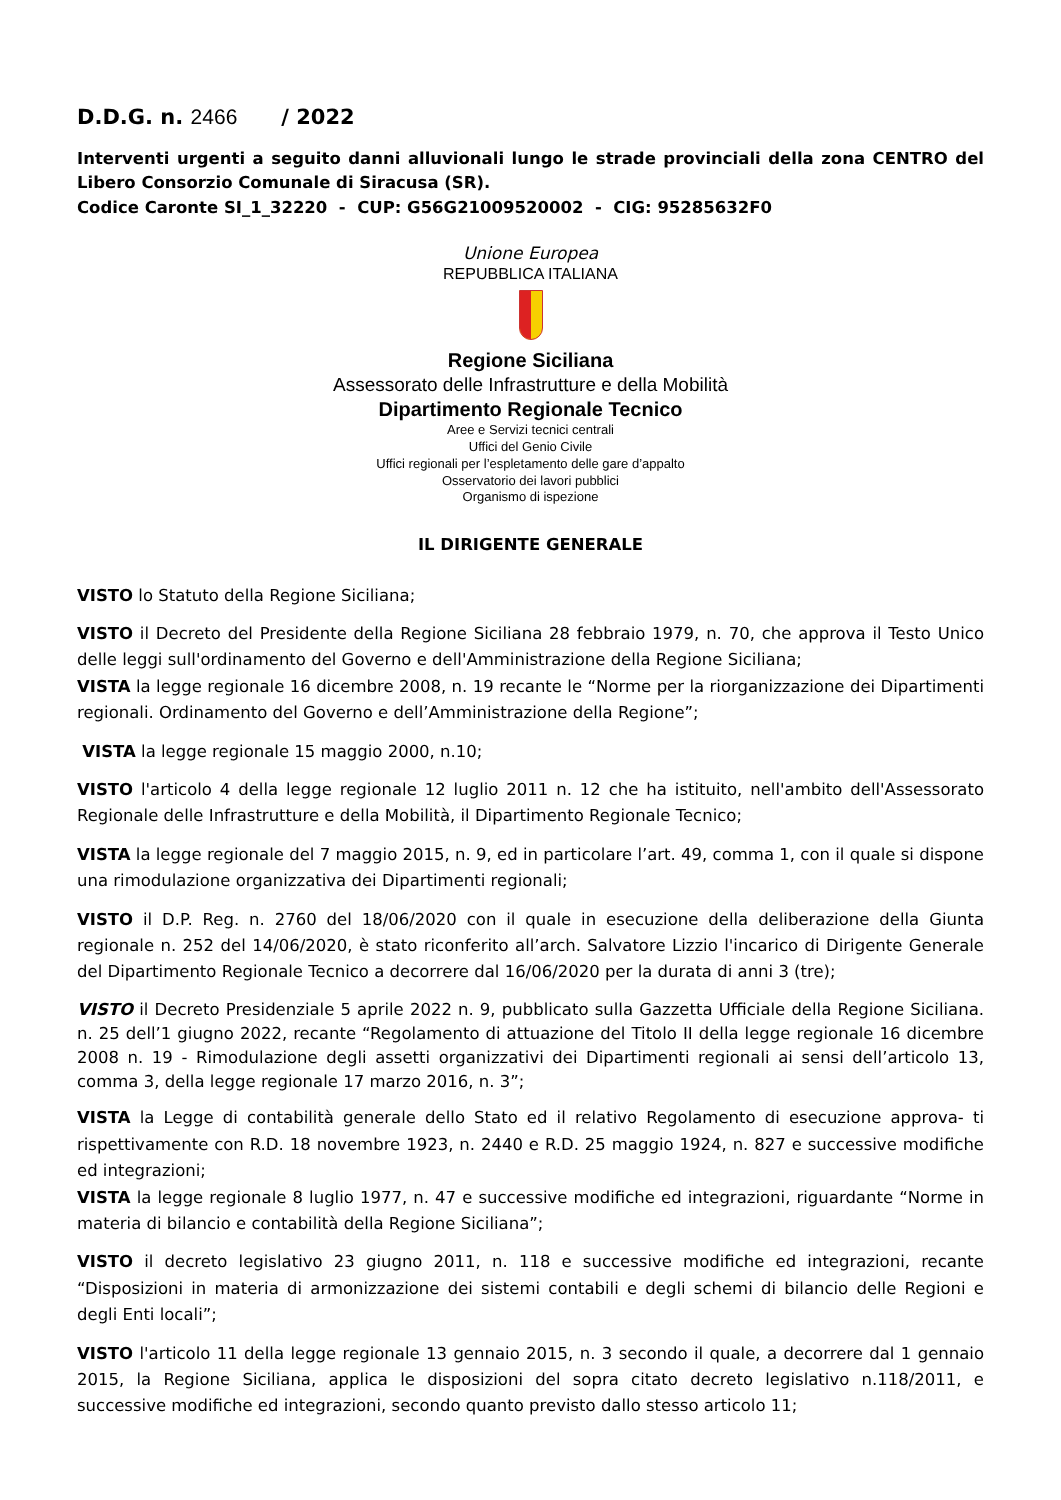D.D.G. n. 2466 / 2022
Interventi urgenti a seguito danni alluvionali lungo le strade provinciali della zona CENTRO del Libero Consorzio Comunale di Siracusa (SR).
Codice Caronte SI_1_32220 - CUP: G56G21009520002 - CIG: 95285632F0
Unione Europea
REPUBBLICA ITALIANA
Regione Siciliana
Assessorato delle Infrastrutture e della Mobilità
Dipartimento Regionale Tecnico
Aree e Servizi tecnici centrali
Uffici del Genio Civile
Uffici regionali per l’espletamento delle gare d’appalto
Osservatorio dei lavori pubblici
Organismo di ispezione
IL DIRIGENTE GENERALE
VISTO lo Statuto della Regione Siciliana;
VISTO il Decreto del Presidente della Regione Siciliana 28 febbraio 1979, n. 70, che approva il Testo Unico delle leggi sull'ordinamento del Governo e dell'Amministrazione della Regione Siciliana;
VISTA la legge regionale 16 dicembre 2008, n. 19 recante le “Norme per la riorganizzazione dei Dipartimenti regionali. Ordinamento del Governo e dell’Amministrazione della Regione”;
VISTA la legge regionale 15 maggio 2000, n.10;
VISTO l'articolo 4 della legge regionale 12 luglio 2011 n. 12 che ha istituito, nell'ambito dell'Assessorato Regionale delle Infrastrutture e della Mobilità, il Dipartimento Regionale Tecnico;
VISTA la legge regionale del 7 maggio 2015, n. 9, ed in particolare l’art. 49, comma 1, con il quale si dispone una rimodulazione organizzativa dei Dipartimenti regionali;
VISTO il D.P. Reg. n. 2760 del 18/06/2020 con il quale in esecuzione della deliberazione della Giunta regionale n. 252 del 14/06/2020, è stato riconferito all’arch. Salvatore Lizzio l'incarico di Dirigente Generale del Dipartimento Regionale Tecnico a decorrere dal 16/06/2020 per la durata di anni 3 (tre);
VISTO il Decreto Presidenziale 5 aprile 2022 n. 9, pubblicato sulla Gazzetta Ufficiale della Regione Siciliana. n. 25 dell’1 giugno 2022, recante “Regolamento di attuazione del Titolo II della legge regionale 16 dicembre 2008 n. 19 - Rimodulazione degli assetti organizzativi dei Dipartimenti regionali ai sensi dell’articolo 13, comma 3, della legge regionale 17 marzo 2016, n. 3”;
VISTA la Legge di contabilità generale dello Stato ed il relativo Regolamento di esecuzione approva- ti rispettivamente con R.D. 18 novembre 1923, n. 2440 e R.D. 25 maggio 1924, n. 827 e successive modifiche ed integrazioni;
VISTA la legge regionale 8 luglio 1977, n. 47 e successive modifiche ed integrazioni, riguardante “Norme in materia di bilancio e contabilità della Regione Siciliana”;
VISTO il decreto legislativo 23 giugno 2011, n. 118 e successive modifiche ed integrazioni, recante “Disposizioni in materia di armonizzazione dei sistemi contabili e degli schemi di bilancio delle Regioni e degli Enti locali”;
VISTO l'articolo 11 della legge regionale 13 gennaio 2015, n. 3 secondo il quale, a decorrere dal 1 gennaio 2015, la Regione Siciliana, applica le disposizioni del sopra citato decreto legislativo n.118/2011, e successive modifiche ed integrazioni, secondo quanto previsto dallo stesso articolo 11;